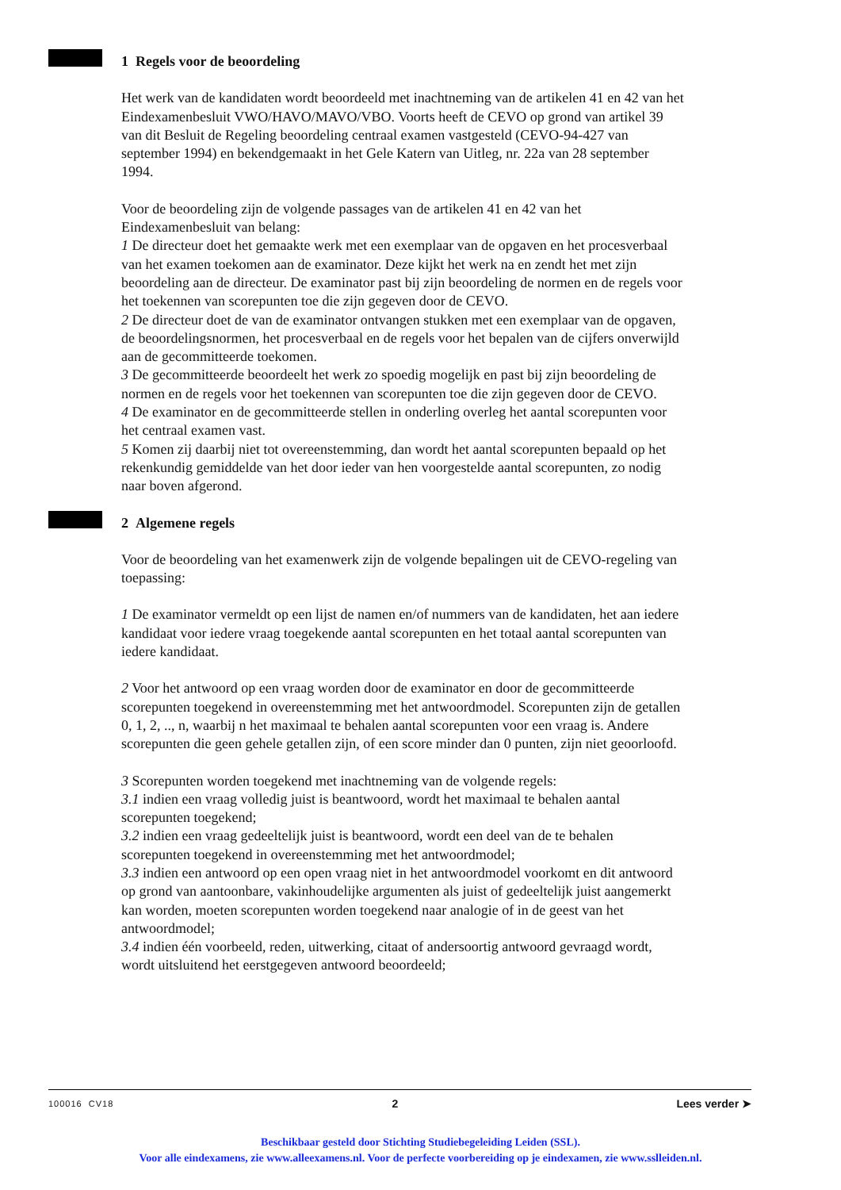1 Regels voor de beoordeling
Het werk van de kandidaten wordt beoordeeld met inachtneming van de artikelen 41 en 42 van het Eindexamenbesluit VWO/HAVO/MAVO/VBO. Voorts heeft de CEVO op grond van artikel 39 van dit Besluit de Regeling beoordeling centraal examen vastgesteld (CEVO-94-427 van september 1994) en bekendgemaakt in het Gele Katern van Uitleg, nr. 22a van 28 september 1994.
Voor de beoordeling zijn de volgende passages van de artikelen 41 en 42 van het Eindexamenbesluit van belang:
1 De directeur doet het gemaakte werk met een exemplaar van de opgaven en het procesverbaal van het examen toekomen aan de examinator. Deze kijkt het werk na en zendt het met zijn beoordeling aan de directeur. De examinator past bij zijn beoordeling de normen en de regels voor het toekennen van scorepunten toe die zijn gegeven door de CEVO.
2 De directeur doet de van de examinator ontvangen stukken met een exemplaar van de opgaven, de beoordelingsnormen, het procesverbaal en de regels voor het bepalen van de cijfers onverwijld aan de gecommitteerde toekomen.
3 De gecommitteerde beoordeelt het werk zo spoedig mogelijk en past bij zijn beoordeling de normen en de regels voor het toekennen van scorepunten toe die zijn gegeven door de CEVO.
4 De examinator en de gecommitteerde stellen in onderling overleg het aantal scorepunten voor het centraal examen vast.
5 Komen zij daarbij niet tot overeenstemming, dan wordt het aantal scorepunten bepaald op het rekenkundig gemiddelde van het door ieder van hen voorgestelde aantal scorepunten, zo nodig naar boven afgerond.
2 Algemene regels
Voor de beoordeling van het examenwerk zijn de volgende bepalingen uit de CEVO-regeling van toepassing:
1 De examinator vermeldt op een lijst de namen en/of nummers van de kandidaten, het aan iedere kandidaat voor iedere vraag toegekende aantal scorepunten en het totaal aantal scorepunten van iedere kandidaat.
2 Voor het antwoord op een vraag worden door de examinator en door de gecommitteerde scorepunten toegekend in overeenstemming met het antwoordmodel. Scorepunten zijn de getallen 0, 1, 2, .., n, waarbij n het maximaal te behalen aantal scorepunten voor een vraag is. Andere scorepunten die geen gehele getallen zijn, of een score minder dan 0 punten, zijn niet geoorloofd.
3 Scorepunten worden toegekend met inachtneming van de volgende regels:
3.1 indien een vraag volledig juist is beantwoord, wordt het maximaal te behalen aantal scorepunten toegekend;
3.2 indien een vraag gedeeltelijk juist is beantwoord, wordt een deel van de te behalen scorepunten toegekend in overeenstemming met het antwoordmodel;
3.3 indien een antwoord op een open vraag niet in het antwoordmodel voorkomt en dit antwoord op grond van aantoonbare, vakinhoudelijke argumenten als juist of gedeeltelijk juist aangemerkt kan worden, moeten scorepunten worden toegekend naar analogie of in de geest van het antwoordmodel;
3.4 indien één voorbeeld, reden, uitwerking, citaat of andersoortig antwoord gevraagd wordt, wordt uitsluitend het eerstgegeven antwoord beoordeeld;
100016 CV18 2 Lees verder ➤
Beschikbaar gesteld door Stichting Studiebegeleiding Leiden (SSL).
Voor alle eindexamens, zie www.alleexamens.nl. Voor de perfecte voorbereiding op je eindexamen, zie www.sslleiden.nl.